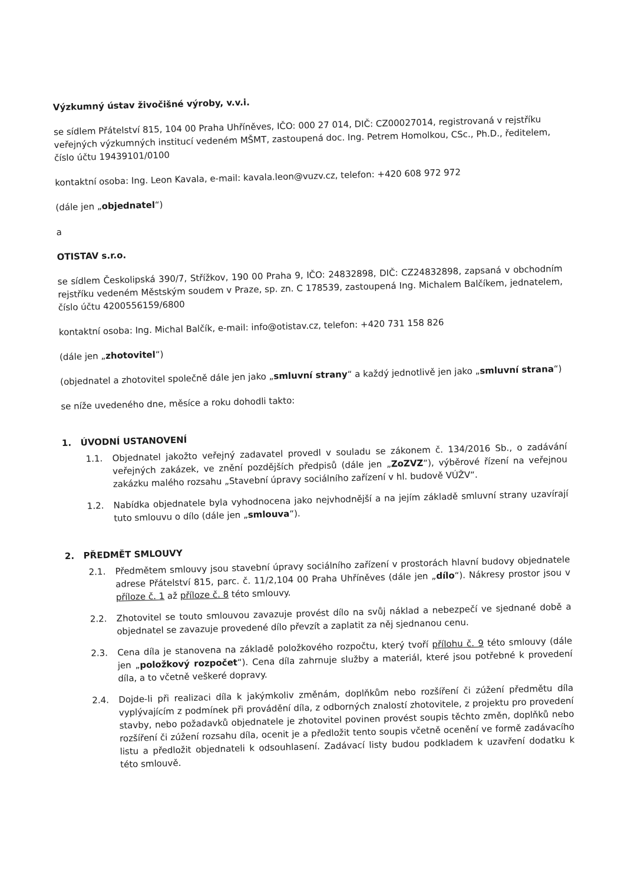Výzkumný ústav živočišné výroby, v.v.i.
se sídlem Přátelství 815, 104 00 Praha Uhříněves, IČO: 000 27 014, DIČ: CZ00027014, registrovaná v rejstříku veřejných výzkumných institucí vedeném MŠMT, zastoupená doc. Ing. Petrem Homolkou, CSc., Ph.D., ředitelem, číslo účtu 19439101/0100
kontaktní osoba: Ing. Leon Kavala, e-mail: kavala.leon@vuzv.cz, telefon: +420 608 972 972
(dále jen „objednatel“)
a
OTISTAV s.r.o.
se sídlem Českolipská 390/7, Střížkov, 190 00 Praha 9, IČO: 24832898, DIČ: CZ24832898, zapsaná v obchodním rejstříku vedeném Městským soudem v Praze, sp. zn. C 178539, zastoupená Ing. Michalem Balčíkem, jednatelem, číslo účtu 4200556159/6800
kontaktní osoba: Ing. Michal Balčík, e-mail: info@otistav.cz, telefon: +420 731 158 826
(dále jen „zhotovitel“)
(objednatel a zhotovitel společně dále jen jako „smluvní strany“ a každý jednotlivě jen jako „smluvní strana“)
se níže uvedeného dne, měsíce a roku dohodli takto:
1. ÚVODNÍ USTANOVENÍ
1.1. Objednatel jakožto veřejný zadavatel provedl v souladu se zákonem č. 134/2016 Sb., o zadávání veřejných zakázek, ve znění pozdějších předpisů (dále jen „ZoZVZ“), výběrové řízení na veřejnou zakázku malého rozsahu „Stavební úpravy sociálního zařízení v hl. budově VÚŽV“.
1.2. Nabídka objednatele byla vyhodnocena jako nejvhodnější a na jejím základě smluvní strany uzavírají tuto smlouvu o dílo (dále jen „smlouva“).
2. PŘEDMĚT SMLOUVY
2.1. Předmětem smlouvy jsou stavební úpravy sociálního zařízení v prostorách hlavní budovy objednatele adrese Přátelství 815, parc. č. 11/2,104 00 Praha Uhříněves (dále jen „dílo“). Nákresy prostor jsou v příloze č. 1 až příloze č. 8 této smlouvy.
2.2. Zhotovitel se touto smlouvou zavazuje provést dílo na svůj náklad a nebezpečí ve sjednané době a objednatel se zavazuje provedené dílo převzít a zaplatit za něj sjednanou cenu.
2.3. Cena díla je stanovena na základě položkového rozpočtu, který tvoří přílohu č. 9 této smlouvy (dále jen „položkový rozpočet“). Cena díla zahrnuje služby a materiál, které jsou potřebné k provedení díla, a to včetně veškeré dopravy.
2.4. Dojde-li při realizaci díla k jakýmkoliv změnám, doplňkům nebo rozšíření či zúžení předmětu díla vyplývajícím z podmínek při provádění díla, z odborných znalostí zhotovitele, z projektu pro provedení stavby, nebo požadavků objednatele je zhotovitel povinen provést soupis těchto změn, doplňků nebo rozšíření či zúžení rozsahu díla, ocenit je a předložit tento soupis včetně ocenění ve formě zadávacího listu a předložit objednateli k odsouhlasení. Zadávací listy budou podkladem k uzavření dodatku k této smlouvě.